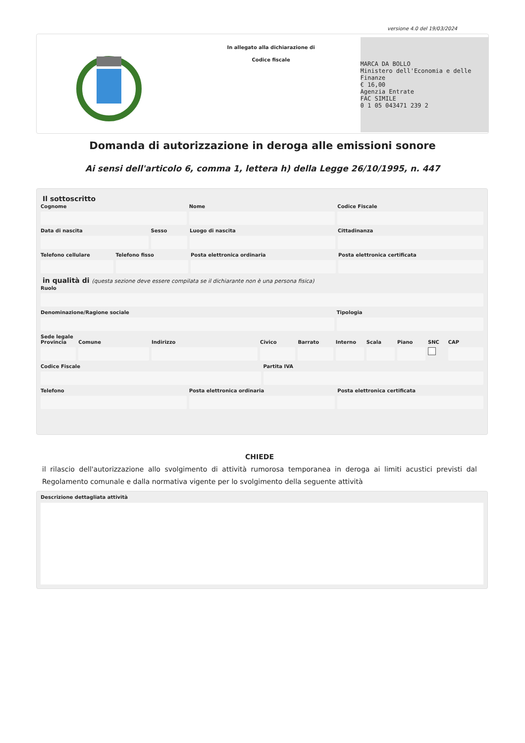versione 4.0 del 19/03/2024
In allegato alla dichiarazione di
Codice fiscale
MARCA DA BOLLO
Ministero dell'Economia e delle Finanze
€ 16,00
Agenzia Entrate
FAC SIMILE
0 1 05 043471 239 2
Domanda di autorizzazione in deroga alle emissioni sonore
Ai sensi dell'articolo 6, comma 1, lettera h) della Legge 26/10/1995, n. 447
Il sottoscritto
Cognome Nome Codice Fiscale
Data di nascita Sesso Luogo di nascita Cittadinanza
Telefono cellulare Telefono fisso Posta elettronica ordinaria Posta elettronica certificata
in qualità di (questa sezione deve essere compilata se il dichiarante non è una persona fisica)
Ruolo
Denominazione/Ragione sociale Tipologia
Sede legale
Provincia Comune Indirizzo Civico Barrato Interno Scala Piano SNC CAP
Codice Fiscale Partita IVA
Telefono Posta elettronica ordinaria Posta elettronica certificata
CHIEDE
il rilascio dell'autorizzazione allo svolgimento di attività rumorosa temporanea in deroga ai limiti acustici previsti dal Regolamento comunale e dalla normativa vigente per lo svolgimento della seguente attività
Descrizione dettagliata attività